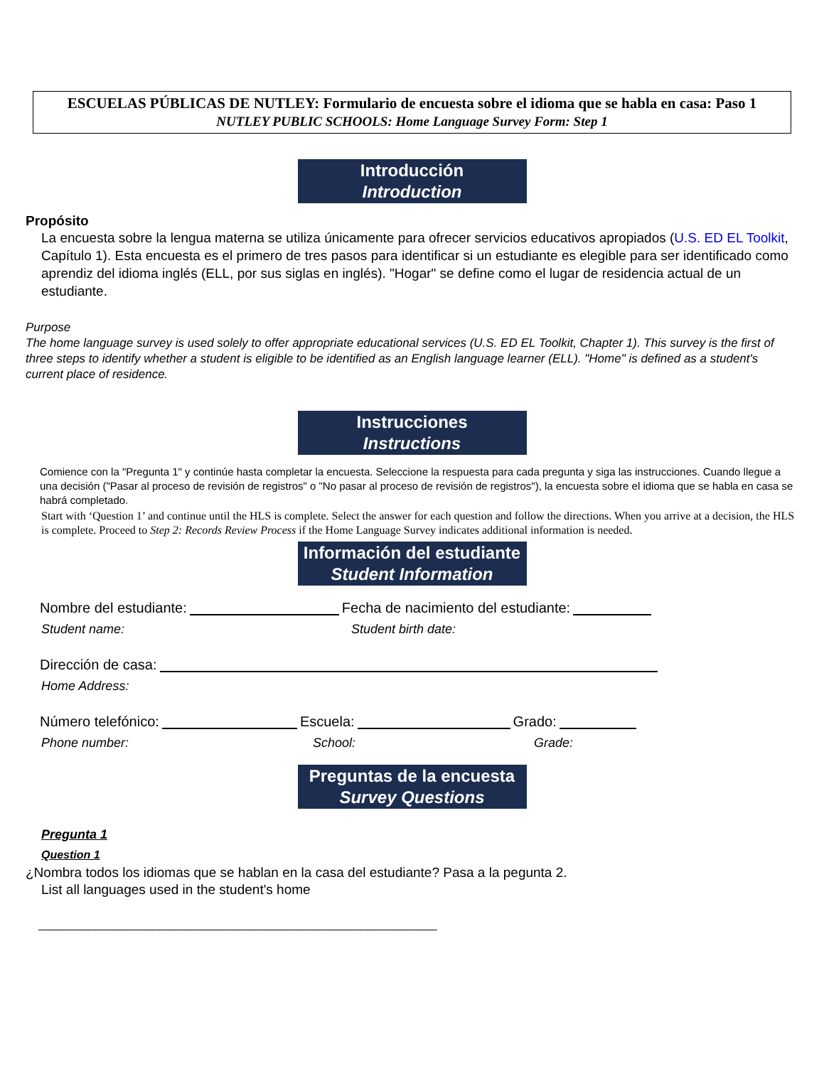ESCUELAS PÚBLICAS DE NUTLEY: Formulario de encuesta sobre el idioma que se habla en casa: Paso 1
NUTLEY PUBLIC SCHOOLS: Home Language Survey Form: Step 1
Introducción
Introduction
Propósito
La encuesta sobre la lengua materna se utiliza únicamente para ofrecer servicios educativos apropiados (U.S. ED EL Toolkit, Capítulo 1). Esta encuesta es el primero de tres pasos para identificar si un estudiante es elegible para ser identificado como aprendiz del idioma inglés (ELL, por sus siglas en inglés). "Hogar" se define como el lugar de residencia actual de un estudiante.
Purpose
The home language survey is used solely to offer appropriate educational services (U.S. ED EL Toolkit, Chapter 1). This survey is the first of three steps to identify whether a student is eligible to be identified as an English language learner (ELL). "Home" is defined as a student's current place of residence.
Instrucciones
Instructions
Comience con la "Pregunta 1" y continúe hasta completar la encuesta. Seleccione la respuesta para cada pregunta y siga las instrucciones. Cuando llegue a una decisión ("Pasar al proceso de revisión de registros" o "No pasar al proceso de revisión de registros"), la encuesta sobre el idioma que se habla en casa se habrá completado.
Start with ‘Question 1’ and continue until the HLS is complete. Select the answer for each question and follow the directions. When you arrive at a decision, the HLS is complete. Proceed to Step 2: Records Review Process if the Home Language Survey indicates additional information is needed.
Información del estudiante
Student Information
Nombre del estudiante: Fecha de nacimiento del estudiante:
Student name: Student birth date:
Dirección de casa:
Home Address:
Número telefónico: Escuela: Grado:
Phone number: School: Grade:
Preguntas de la encuesta
Survey Questions
Pregunta 1
Question 1
¿Nombra todos los idiomas que se hablan en la casa del estudiante? Pasa a la pegunta 2.
List all languages used in the student's home
_______________________________________________________________